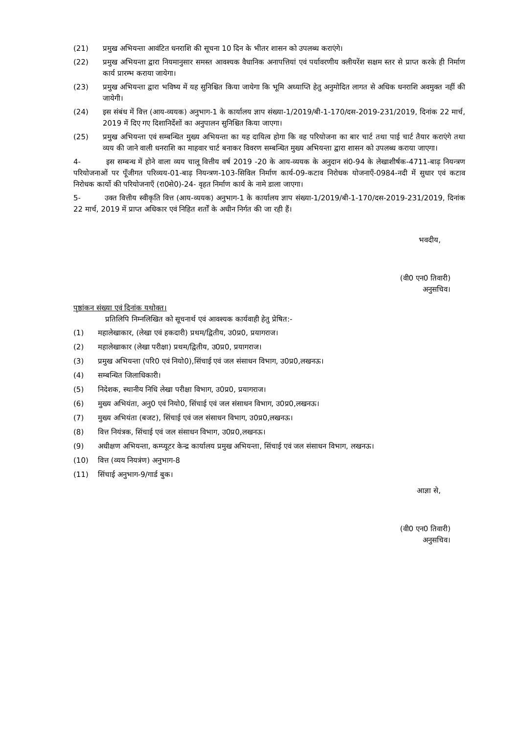(21) प्रमुख अभियन्ता आवंटित धनराशि की सूचना 10 दिन के भीतर शासन को उपलब्ध कराएंगे।
(22) प्रमुख अभियन्ता द्वारा नियमानुसार समस्त आवश्यक वैधानिक अनापत्तियां एवं पर्यावरणीय क्लीयरेंश सक्षम स्तर से प्राप्त करके ही निर्माण कार्य प्रारम्भ कराया जायेगा।
(23) प्रमुख अभियन्ता द्वारा भविष्य में यह सुनिश्चित किया जायेगा कि भूमि अध्याप्ति हेतु अनुमोदित लागत से अधिक धनराशि अवमुक्त नहीं की जायेगी।
(24) इस संबंध में वित्त (आय-व्ययक) अनुभाग-1 के कार्यालय ज्ञाप संख्या-1/2019/बी-1-170/दस-2019-231/2019, दिनांक 22 मार्च, 2019 में दिए गए दिशानिर्देशों का अनुपालन सुनिश्चित किया जाएगा।
(25) प्रमुख अभियन्ता एवं सम्बन्धित मुख्य अभियन्ता का यह दायित्व होगा कि वह परियोजना का बार चार्ट तथा पाई चार्ट तैयार कराएंगे तथा व्यय की जाने वाली धनराशि का माहवार चार्ट बनाकर विवरण सम्बन्धित मुख्य अभियन्ता द्वारा शासन को उपलब्ध कराया जाएगा।
4- इस सम्बन्ध में होने वाला व्यय चालू वित्तीय वर्ष 2019 -20 के आय-व्ययक के अनुदान सं0-94 के लेखाशीर्षक-4711-बाढ़ नियन्त्रण परियोजनाओं पर पूँजीगत परिव्यय-01-बाढ़ नियन्त्रण-103-सिविल निर्माण कार्य-09-कटाव निरोधक योजनाएँ-0984-नदी में सुधार एवं कटाव निरोधक कार्यो की परियोजनाएँ (रा0से0)-24- वृहत निर्माण कार्य के नामे डाला जाएगा।
5- उक्त वित्तीय स्वीकृति वित्त (आय-व्ययक) अनुभाग-1 के कार्यालय ज्ञाप संख्या-1/2019/बी-1-170/दस-2019-231/2019, दिनांक 22 मार्च, 2019 में प्राप्त अधिकार एवं निहित शर्तों के अधीन निर्गत की जा रही हैं।
भवदीय,
(वी0 एन0 तिवारी)
अनुसचिव।
पृष्ठांकन संख्या एवं दिनांक यथोक्त।
प्रतिलिपि निम्नलिखित को सूचनार्थ एवं आवश्यक कार्यवाही हेतु प्रेषित:-
(1) महालेखाकार, (लेखा एवं हकदारी) प्रथम/द्वितीय, उ0प्र0, प्रयागराज।
(2) महालेखाकार (लेखा परीक्षा) प्रथम/द्वितीय, उ0प्र0, प्रयागराज।
(3) प्रमुख अभियन्ता (परि0 एवं नियो0),सिंचाई एवं जल संसाधन विभाग, उ0प्र0,लखनऊ।
(4) सम्बन्धित जिलाधिकारी।
(5) निदेशक, स्थानीय निधि लेखा परीक्षा विभाग, उ0प्र0, प्रयागराज।
(6) मुख्य अभियंता, अनु0 एवं नियो0, सिंचाई एवं जल संसाधन विभाग, उ0प्र0,लखनऊ।
(7) मुख्य अभियंता (बजट), सिंचाई एवं जल संसाधन विभाग, उ0प्र0,लखनऊ।
(8) वित्त नियंत्रक, सिंचाई एवं जल संसाधन विभाग, उ0प्र0,लखनऊ।
(9) अधीक्षण अभियन्ता, कम्प्यूटर केन्द्र कार्यालय प्रमुख अभियन्ता, सिंचाई एवं जल संसाधन विभाग, लखनऊ।
(10) वित्त (व्यय नियत्रंण) अनुभाग-8
(11) सिंचाई अनुभाग-9/गार्ड बुक।
आज्ञा से,
(वी0 एन0 तिवारी)
अनुसचिव।